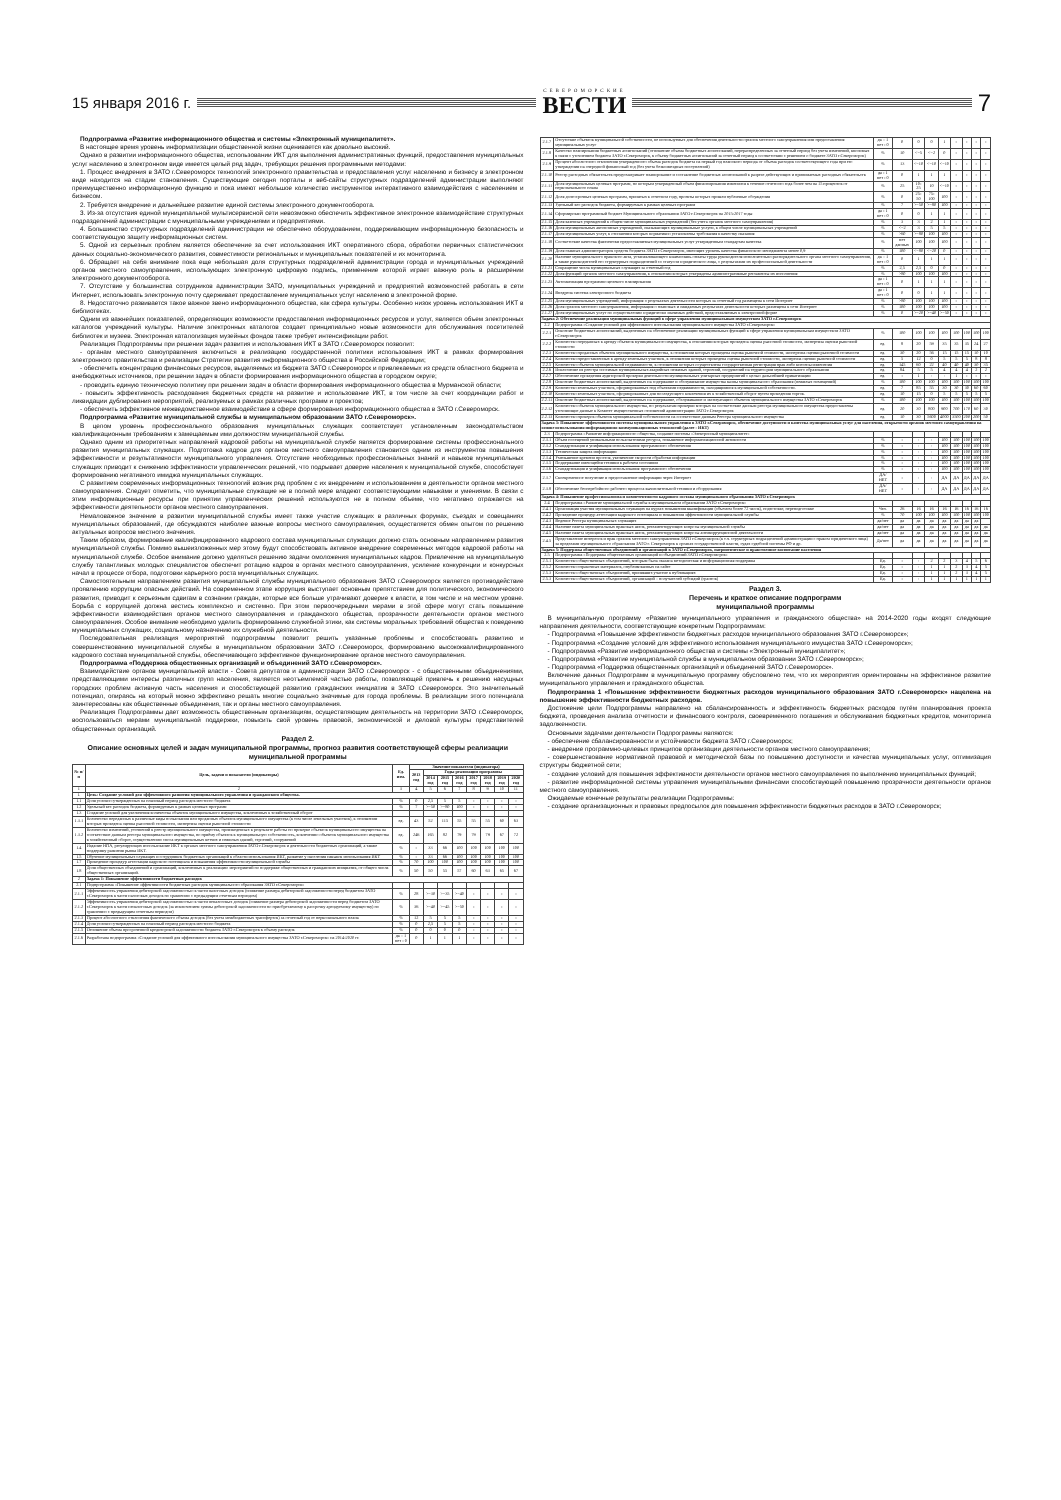15 января 2016 г.
СЕВЕРОМОРСКИЕ
ВЕСТИ
7
Подпрограмма «Развитие информационного общества и системы «Электронный муниципалитет».
В настоящее время уровень информатизации общественной жизни оценивается как довольно высокий.
Однако в развитии информационного общества, использовании ИКТ для выполнения административных функций, предоставления муниципальных услуг населению в электронном виде имеется целый ряд задач, требующих решения программными методами:
1. Процесс внедрения в ЗАТО г.Североморск технологий электронного правительства и предоставления услуг населению и бизнесу в электронном виде находится на стадии становления. Существующие сегодня порталы и веб-сайты структурных подразделений администрации выполняют преимущественно информационную функцию и пока имеют небольшое количество инструментов интерактивного взаимодействия с населением и бизнесом.
2. Требуется внедрение и дальнейшее развитие единой системы электронного документооборота.
3. Из-за отсутствия единой муниципальной мультисервисной сети невозможно обеспечить эффективное электронное взаимодействие структурных подразделений администрации с муниципальными учреждениями и предприятиями.
4. Большинство структурных подразделений администрации не обеспечено оборудованием, поддерживающим информационную безопасность и соответствующую защиту информационных систем.
5. Одной из серьезных проблем является обеспечение за счет использования ИКТ оперативного сбора, обработки первичных статистических данных социально-экономического развития, совместимости региональных и муниципальных показателей и их мониторинга.
6. Обращает на себя внимание пока еще небольшая доля структурных подразделений администрации города и муниципальных учреждений органов местного самоуправления, использующих электронную цифровую подпись, применение которой играет важную роль в расширении электронного документооборота.
7. Отсутствие у большинства сотрудников администрации ЗАТО, муниципальных учреждений и предприятий возможностей работать в сети Интернет, использовать электронную почту сдерживает предоставление муниципальных услуг населению в электронной форме.
8. Недостаточно развивается такое важное звено информационного общества, как сфера культуры. Особенно низок уровень использования ИКТ в библиотеках.
Одним из важнейших показателей, определяющих возможности предоставления информационных ресурсов и услуг, является объем электронных каталогов учреждений культуры. Наличие электронных каталогов создает принципиально новые возможности для обслуживания посетителей библиотек и музеев. Электронная каталогизация музейных фондов также требует интенсификации работ.
Реализация Подпрограммы при решении задач развития и использования ИКТ в ЗАТО г.Североморск позволит:
- органам местного самоуправления включиться в реализацию государственной политики использования ИКТ в рамках формирования электронного правительства и реализации Стратегии развития информационного общества в Российской Федерации;
- обеспечить концентрацию финансовых ресурсов, выделяемых из бюджета ЗАТО г.Североморск и привлекаемых из средств областного бюджета и внебюджетных источников, при решении задач в области формирования информационного общества в городском округе;
- проводить единую техническую политику при решении задач в области формирования информационного общества в Мурманской области;
- повысить эффективность расходования бюджетных средств на развитие и использование ИКТ, в том числе за счет координации работ и ликвидации дублирования мероприятий, реализуемых в рамках различных программ и проектов;
- обеспечить эффективное межведомственное взаимодействие в сфере формирования информационного общества в ЗАТО г.Североморск.
Подпрограмма «Развитие муниципальной службы в муниципальном образовании ЗАТО г.Североморск».
В целом уровень профессионального образования муниципальных служащих соответствует установленным законодательством квалификационным требованиям к замещаемым ими должностям муниципальной службы.
Однако одним из приоритетных направлений кадровой работы на муниципальной службе является формирование системы профессионального развития муниципальных служащих. Подготовка кадров для органов местного самоуправления становится одним из инструментов повышения эффективности и результативности муниципального управления. Отсутствие необходимых профессиональных знаний и навыков муниципальных служащих приводит к снижению эффективности управленческих решений, что подрывает доверие населения к муниципальной службе, способствует формированию негативного имиджа муниципальных служащих.
С развитием современных информационных технологий возник ряд проблем с их внедрением и использованием в деятельности органов местного самоуправления. Следует отметить, что муниципальные служащие не в полной мере владеют соответствующими навыками и умениями. В связи с этим информационные ресурсы при принятии управленческих решений используются не в полном объеме, что негативно отражается на эффективности деятельности органов местного самоуправления.
Немаловажное значение в развитии муниципальной службы имеет также участие служащих в различных форумах, съездах и совещаниях муниципальных образований, где обсуждаются наиболее важные вопросы местного самоуправления, осуществляется обмен опытом по решению актуальных вопросов местного значения.
Таким образом, формирование квалифицированного кадрового состава муниципальных служащих должно стать основным направлением развития муниципальной службы. Помимо вышеизложенных мер этому будут способствовать активное внедрение современных методов кадровой работы на муниципальной службе. Особое внимание должно уделяться решению задачи омоложения муниципальных кадров. Привлечение на муниципальную службу талантливых молодых специалистов обеспечит ротацию кадров в органах местного самоуправления, усиление конкуренции и конкурсных начал в процессе отбора, подготовки карьерного роста муниципальных служащих.
Самостоятельным направлением развития муниципальной службы муниципального образования ЗАТО г.Североморск является противодействие проявлению коррупции опасных действий. На современном этапе коррупция выступает основным препятствием для политического, экономического развития, приводит к серьезным сдвигам в сознании граждан, которые все больше утрачивают доверие к власти, в том числе и на местном уровне. Борьба с коррупцией должна вестись комплексно и системно. При этом первоочередными мерами в этой сфере могут стать повышение эффективности взаимодействия органов местного самоуправления и гражданского общества, прозрачности деятельности органов местного самоуправления. Особое внимание необходимо уделить формированию служебной этики, как системы моральных требований общества к поведению муниципальных служащих, социальному назначению их служебной деятельности.
Последовательная реализация мероприятий подпрограммы позволит решить указанные проблемы и способствовать развитию и совершенствованию муниципальной службы в муниципальном образовании ЗАТО г.Североморск, формированию высококвалифицированного кадрового состава муниципальной службы, обеспечивающего эффективное функционирование органов местного самоуправления.
Подпрограмма «Поддержка общественных организаций и объединений ЗАТО г.Североморск».
Взаимодействие органов муниципальной власти - Совета депутатов и администрации ЗАТО г.Североморск - с общественными объединениями, представляющими интересы различных групп населения, является неотъемлемой частью работы, позволяющей привлечь к решению насущных городских проблем активную часть населения и способствующей развитию гражданских инициатив в ЗАТО г.Североморск. Это значительный потенциал, опираясь на который можно эффективно решать многие социально значимые для города проблемы. В реализации этого потенциала заинтересованы как общественные объединения, так и органы местного самоуправления.
Реализация Подпрограммы дает возможность общественным организациям, осуществляющим деятельность на территории ЗАТО г.Североморск, воспользоваться мерами муниципальной поддержки, повысить свой уровень правовой, экономической и деловой культуры представителей общественных организаций.
Раздел 2.
Описание основных целей и задач муниципальной программы, прогноз развития соответствующей сферы реализации муниципальной программы
| № п/п | Цель, задачи и показатели (индикаторы) | Ед. изм. | Значение показателя (индикатора) | | | | | | | |
| --- | --- | --- | --- | --- | --- | --- | --- | --- | --- | --- |
| | | | 2013 год | Годы реализации программы | | | | | | |
| | | | | 2014 год | 2015 год | 2016 год | 2017 год | 2018 год | 2019 год | 2020 год |
| 1 | 2 | 3 | 4 | 5 | 6 | 7 | 8 | 9 | 10 | 11 |
| 1. | Цель: Создание условий для эффективного развития муниципального управления и гражданского общества. | | | | | | | | | |
| 1.1 | Доля условно-утвержденных на плановый период расходов местного бюджета | % | 0 | 2,5 | 5 | 5 | - | - | - | - |
| 1.2 | Удельный вес расходов бюджета, формируемых в рамках целевых программ | % | 7 | >=50 | >=80 | 100 | - | - | - | - |
| 1.3 | Создание условий для увеличения количества объектов муниципального имущества, вовлеченных в хозяйственный оборот | | | | | | | | | |
| 1.3.1 | Количество переданных в различные виды пользования или проданных объектов муниципального имущества (в том числе земельных участков), в отношении которых проведена оценка рыночной стоимости, экспертиза оценки рыночной стоимости | ед. | 43 | 52 | 115 | 55 | 55 | 55 | 60 | 63 |
| 1.3.2 | Количество изменений, уточнений в реестр муниципального имущества, произведенных в результате работы по проверке объектов муниципального имущества на соответствие данным реестра муниципального имущества, по приёму объектов в муниципальную собственность, вовлечению объектов муниципального имущества в хозяйственный оборот, осуществлению сноса муниципальных ветхих и нежилых зданий, строений, сооружений | ед. | 246 | 165 | 82 | 79 | 79 | 79 | 67 | 72 |
| 1.4 | Издание НПА, регулирующих использование ИКТ в органах местного самоуправления ЗАТО г.Североморск и деятельности бюджетных организаций, а также поддержку развития рынка ИКТ. | % | - | 33 | 66 | 100 | 100 | 100 | 100 | 100 |
| 1.5 | Обучение муниципальных служащих и сотрудников бюджетных организаций в области использования ИКТ, развитие у населения навыков использования ИКТ | % | - | 33 | 66 | 100 | 100 | 100 | 100 | 100 |
| 1.7 | Проведение процедур аттестации кадрового потенциала и повышения эффективности муниципальной службы | % | 70 | 100 | 100 | 100 | 100 | 100 | 100 | 100 |
| 1.8 | Доля общественных объединений и организаций, вовлеченных в реализацию мероприятий по поддержке общественных и гражданских инициатив, от общего числа общественных организаций. | % | 50 | 50 | 55 | 57 | 60 | 63 | 65 | 67 |
| 2 | Задача 1: Повышение эффективности бюджетных расходов | | | | | | | | | |
| 2.1 | Подпрограмма «Повышение эффективности бюджетных расходов муниципального образования ЗАТО г.Североморск» | | | | | | | | | |
| 2.1.1 | Эффективность управления дебиторской задолженностью в части налоговых доходов (снижение размера дебиторской задолженности перед бюджетом ЗАТО г.Североморск в части налоговых доходов по сравнению с предыдущим отчетным периодом) | % | 28 | >=30 | >=35 | >=40 | - | - | - | - |
| 2.1.2 | Эффективность управления дебиторской задолженностью в части неналоговых доходов (снижение размера дебиторской задолженности перед бюджетом ЗАТО г.Североморск в части неналоговых доходов (за исключением суммы дебиторской задолженности по приобретаемому в рассрочку арендуемому имуществу) по сравнению с предыдущим отчетным периодом) | % | 36 | >=40 | >=45 | >=50 | - | - | - | - |
| 2.1.3 | Процент абсолютного отклонения фактического объема доходов (без учета межбюджетных трансфертов) за отчетный год от первоначального плана | % | 12 | 5 | 5 | 5 | - | - | - | - |
| 2.1.4 | Доля условно-утвержденных на плановый период расходов местного бюджета | % | 0 | 2,5 | 5 | 5 | - | - | - | - |
| 2.1.5 | Отношение объема просроченной кредиторской задолженности бюджета ЗАТО г.Североморск к объему расходов | % | 0 | 0 | 0 | 0 | - | - | - | - |
| 2.1.6 | Разработана подпрограмма «Создание условий для эффективного использования муниципального имущества ЗАТО г.Североморск» на 2014-2020 гг. | да – 1 нет - 0 | 0 | 1 | 1 | 1 | - | - | - | - |
| 2.1.7 | Отсутствие объектов муниципальной собственности, не используемых для обеспечения деятельности органов местного самоуправления или предоставления муниципальных услуг | да – 1 нет - 0 | 0 | 0 | 0 | 1 | - | - | - | - |
| 2.1.8 | Качество планирования бюджетных ассигнований (отношение объема бюджетных ассигнований, перераспределенных за отчетный период без учета изменений, вносимых в связи с уточнением бюджета ЗАТО г.Североморск, к объему бюджетных ассигнований за отчетный период в соответствии с решением о бюджете ЗАТО г.Североморск) | % | 10 | <=5 | <=2 | 0 | - | - | - | - |
| 2.1.9 | Процент абсолютного отклонения утвержденного объема расходов бюджета на первый год планового периода от объема расходов соответствующего года при его утверждении на очередной финансовый год (без учета безвозмездных поступлений) | % | 13 | <=10 | <=10 | <=10 | - | - | - | - |
| 2.1.10 | Реестр расходных обязательств предусматривает планирование и составление бюджетных ассигнований в разрезе действующих и принимаемых расходных обязательств | да - 1 нет - 0 | 0 | 1 | 1 | 1 | - | - | - | - |
| 2.1.11 | Доля муниципальных целевых программ, по которым утвержденный объем финансирования изменился в течение отчетного года более чем на 15 процентов от первоначального плана | % | 25 | 10-25 | 10 | <=10 | - | - | - | - |
| 2.1.12 | Доля долгосрочных целевых программ, принятых в отчетном году, проекты которых прошли публичные обсуждения | % | 0 | 25-50 | 75-100 | 100 | - | - | - | - |
| 2.1.13 | Удельный вес расходов бюджета, формируемых в рамках целевых программ | % | 7 | >=50 | >=80 | 100 | - | - | - | - |
| 2.1.14 | Сформирован программный бюджет Муниципального образования ЗАТО г.Североморск на 2015-2017 годы | да - 1 нет - 0 | 0 | 0 | 1 | 1 | - | - | - | - |
| 2.1.15 | Доля казенных учреждений в общем числе муниципальных учреждений (без учета органов местного самоуправления) | % | 3 | 3 | 2 | 1 | - | - | - | - |
| 2.1.16 | Доля муниципальных автономных учреждений, оказывающих муниципальные услуги, в общем числе муниципальных учреждений | % | <=2 | 3 | 5 | 5 | - | - | - | - |
| 2.1.17 | Доля муниципальных услуг, в отношении которых нормативно установлены требования к качеству оказания | % | >60 | >=80 | 100 | 100 | - | - | - | - |
| 2.1.18 | Соответствие качества фактически предоставляемых муниципальных услуг утвержденным стандартам качества | % | нет данных | 100 | 100 | 100 | - | - | - | - |
| 2.1.19 | Доля главных администраторов средств бюджета ЗАТО г.Североморск, имеющих уровень качества финансового менеджмента менее 0,9 | % | 100 | <=80 | <=20 | 0 | - | - | - | - |
| 2.1.20 | Наличие муниципального правового акта, устанавливающего взаимосвязь оплаты труда руководителя исполнительно-распорядительного органа местного самоуправления, а также руководителей его структурных подразделений со статусом юридического лица, с результатами их профессиональной деятельности | да – 1 нет - 0 | 0 | 1 | 1 | 1 | - | - | - | - |
| 2.1.21 | Сокращение числа муниципальных служащих за отчетный год | % | 2,5 | 2,5 | 0 | 0 | - | - | - | - |
| 2.1.22 | Доля функций органов местного самоуправления, в отношении которых утверждены административные регламенты их исполнения | % | >80 | 100 | 100 | 100 | - | - | - | - |
| 2.1.23 | Автоматизация программно-целевого планирования | да - 1 нет - 0 | 0 | 1 | 1 | 1 | - | - | - | - |
| 2.1.24 | Внедрена система электронного бюджета | да - 1 нет - 0 | 0 | 0 | 1 | 1 | - | - | - | - |
| 2.1.25 | Доля муниципальных учреждений, информация о результатах деятельности которых за отчетный год размещена в сети Интернет | % | >80 | 100 | 100 | 100 | - | - | - | - |
| 2.1.26 | Доля органов местного самоуправления, информация о плановых и ожидаемых результатах деятельности которых размещена в сети Интернет | % | 100 | 100 | 100 | 100 | - | - | - | - |
| 2.1.27 | Доля муниципальных услуг по осуществлению юридически значимых действий, предоставляемых в электронной форме | % | 0 | >=20 | >=40 | >=50 | - | - | - | - |
| Задача 2: Обеспечение реализации муниципальных функций в сфере управления муниципальным имуществом ЗАТО г.Североморск | | | | | | | | | | |
| 2.2 | Подпрограмма «Создание условий для эффективного использования муниципального имущества ЗАТО г.Североморск» | | | | | | | | | |
| 2.2.1 | Освоение бюджетных ассигнований, выделенных на обеспечение реализации муниципальных функций в сфере управления муниципальным имуществом ЗАТО г.Североморск | % | 100 | 100 | 100 | 100 | 100 | 100 | 100 | 100 |
| 2.2.2 | Количество переданных в аренду объектов муниципального имущества, в отношении которых проведена оценка рыночной стоимости, экспертиза оценки рыночной стоимости | ед. | 8 | 20 | 59 | 35 | 35 | 35 | 24 | 27 |
| 2.2.3 | Количество проданных объектов муниципального имущества, в отношении которых проведена оценка рыночной стоимости, экспертиза оценки рыночной стоимости | ед. | 30 | 20 | 56 | 15 | 15 | 15 | 10 | 10 |
| 2.2.4 | Количество предоставленных в аренду земельных участков, в отношении которых проведена оценка рыночной стоимости, экспертиза оценки рыночной стоимости | ед. | 5 | 12 | 0 | 5 | 5 | 5 | 8 | 8 |
| 2.2.5 | Количество объектов муниципальной недвижимости, в отношении которых осуществлена государственная регистрация прав либо внесены изменения | ед. | 145 | 60 | 22 | 40 | 40 | 40 | 30 | 35 |
| 2.2.6 | Исключение из реестра сносимых муниципальных аварийных нежилых зданий, строений, сооружений на террито-рии муниципального образования | ед. | 84 | 5 | 5 | 4 | 4 | 4 | 2 | 2 |
| 2.2.7 | Обеспечение проведения аудиторской проверки деятельности муниципальных унитарных предприятий с целью дальнейшей приватизации | ед. | - | 1 | - | - | 1 | - | - | - |
| 2.2.8 | Освоение бюджетных ассигнований, выделенных на содержание и обслуживание имущества казны муниципального образования (нежилых помещений) | % | 100 | 100 | 100 | 100 | 100 | 100 | 100 | 100 |
| 2.2.9 | Количество земельных участков, сформированных под объектами недвижимости, находящимися в муниципальной собственности. | ед. | 7 | 85 | 55 | 30 | 30 | 30 | 60 | 60 |
| 2.2.10 | Количество земельных участков, сформированных для последующего вовлечения их в хозяйственный оборот путем проведения торгов. | ед. | 10 | 15 | 0 | 5 | 5 | 5 | 5 | 5 |
| 2.2.11 | Освоение бюджетных ассигнований, выделенных на содержание, обслуживание и эксплуатацию объектов муниципального имущества ЗАТО г.Североморск | % | 100 | 100 | 100 | 100 | 100 | 100 | 100 | 100 |
| 2.2.12 | Количество объектов муниципального имущества, по результатам проверки которых на соответствие данным реестра муниципального имущества предоставлены уточняющие данные в Комитет имущественных отношений администрации ЗАТО г.Североморск | ед. | 20 | 30 | 800 | 900 | 700 | 170 | 60 | 30 |
| 2.2.13 | Количество проверок объектов муниципальной собственности на соответствие данным Реестра муниципального имущества | ед. | 10 | 30 | 5600 | 4000 | 3500 | 200 | 200 | 50 |
| Задача 3: Повышение эффективности системы муниципального управления в ЗАТО г.Североморск, обеспечение доступности и качества муниципальных услуг для населения, открытости органов местного самоуправления на основе использования информационно-коммуникационных технологий (далее - ИКТ) | | | | | | | | | | |
| 2.3 | Подпрограмма «Развитие информационного общества, создание системы «Электронный муниципалитет» | | | | | | | | | |
| 2.3.1 | Объем посещений уникальными пользователями ресурса, повышение информатизационной активности | % | - | - | - | 100 | 100 | 100 | 100 | 100 |
| 2.3.2 | Стандартизация и унификация использования программного обеспечения | % | - | - | - | 100 | 100 | 100 | 100 | 100 |
| 2.3.3 | Техническая защита информации | % | - | - | - | 100 | 100 | 100 | 100 | 100 |
| 2.3.4 | Уменьшение времени простоя, увеличение скорости обработки информации | % | - | - | - | 100 | 100 | 100 | 100 | 100 |
| 2.3.5 | Поддержание имеющейся техники в рабочем состоянии | % | - | - | - | 100 | 100 | 100 | 100 | 100 |
| 2.3.6 | Стандартизация и унификация использования программного обеспечения | % | - | - | - | 100 | 100 | 100 | 100 | 100 |
| 2.3.7 | Своевременное получение и предоставление информации через Интернет | ДА/НЕТ | - | - | - | ДА | ДА | ДА | ДА | ДА |
| 2.3.8 | Обеспечение бесперебойного рабочего процесса вычислительной техники и оборудования | ДА/НЕТ | - | - | - | ДА | ДА | ДА | ДА | ДА |
| Задача 4: Повышение профессионализма и компетентности кадрового состава муниципального образования ЗАТО г.Североморск | | | | | | | | | | |
| 2.4 | Подпрограмма «Развитие муниципальной службы в муниципальном образовании ЗАТО г.Североморск» | | | | | | | | | |
| 2.4.1 | Организация участия муниципальных служащих на курсах повышения квалификации (объемом более 72 часов), подготовке, переподготовке | Чел. | 26 | 16 | 16 | 16 | 16 | 16 | 16 | 16 |
| 2.4.2 | Проведение процедур аттестации кадрового потенциала и повышения эффективности муниципальной службы | % | 70 | 100 | 100 | 100 | 100 | 100 | 100 | 100 |
| 2.4.3 | Ведение Реестра муниципальных служащих | да/нет | да | да | да | да | да | да | да | |
| 2.4.4 | Наличие пакета муниципальных правовых актов, регламентирующих вопросы муниципальной службы | да/нет | да | да | да | да | да | да | да | да |
| 2.4.5 | Наличие пакета муниципальных правовых актов, регламентирующих вопросы антикоррупционной деятельности | да/нет | да | да | да | да | да | да | да | да |
| 2.4.5 | Представление интересов и прав органов местного самоуправления ЗАТО г.Североморск (в т.ч. структурных подразделений администрации с правом юридического лица) за пределами муниципального образования ЗАТО г. Североморск в органах государственной власти, судах судебной системы РФ и др. | Да/нет | да | да | да | да | да | да | да | да |
| Задача 5: Поддержка общественных объединений и организаций в ЗАТО г.Североморск, патриотическое и нравственное воспитание населения | | | | | | | | | | |
| 2.5 | Подпрограмма «Поддержка общественных организаций и объединений ЗАТО г.Североморск» | | | | | | | | | |
| 2.5.1 | Количество общественных объединений, которым была оказана методическая и информационная поддержка | Ед. | - | - | 2 | 2 | 3 | 4 | 5 | 6 |
| 2.5.2 | Количество справочных материалов, опубликованных на сайте | Ед. | - | - | 1 | 1 | 2 | 3 | 4 | 5 |
| 2.5.3 | Количество общественных объединений, принявших участие в публикациях | Ед. | - | - | 1 | 1 | 2 | 3 | 4 | 5 |
| 2.5.3 | Количество общественных объединений, организаций – получателей субсидий (грантов) | Ед. | - | - | 1 | 1 | 1 | 1 | 1 | 1 |
Раздел 3.
Перечень и краткое описание подпрограмм
муниципальной программы
В муниципальную программу «Развитие муниципального управления и гражданского общества» на 2014-2020 годы входят следующие направления деятельности, соответствующие конкретным Подпрограммам:
- Подпрограмма «Повышение эффективности бюджетных расходов муниципального образования ЗАТО г.Североморск»;
- Подпрограмма «Создание условий для эффективного использования муниципального имущества ЗАТО г.Североморск»;
- Подпрограмма «Развитие информационного общества и системы «Электронный муниципалитет»;
- Подпрограмма «Развитие муниципальной службы в муниципальном образовании ЗАТО г.Североморск»;
- Подпрограмма «Поддержка общественных организаций и объединений ЗАТО г.Североморск».
Включение данных Подпрограмм в муниципальную программу обусловлено тем, что их мероприятия ориентированы на эффективное развитие муниципального управления и гражданского общества.
Подпрограмма 1 «Повышение эффективности бюджетных расходов муниципального образования ЗАТО г.Североморск» нацелена на повышение эффективности бюджетных расходов.
Достижение цели Подпрограммы направлено на сбалансированность и эффективность бюджетных расходов путём планирования проекта бюджета, проведения анализа отчетности и финансового контроля, своевременного погашения и обслуживания бюджетных кредитов, мониторинга задолженности.
Основными задачами деятельности Подпрограммы являются:
- обеспечение сбалансированности и устойчивости бюджета ЗАТО г.Североморск;
- внедрение программно-целевых принципов организации деятельности органов местного самоуправления;
- совершенствование нормативной правовой и методической базы по повышению доступности и качества муниципальных услуг, оптимизация структуры бюджетной сети;
- создание условий для повышения эффективности деятельности органов местного самоуправления по выполнению муниципальных функций;
- развитие информационной системы управления муниципальными финансами способствующей повышению прозрачности деятельности органов местного самоуправления.
Ожидаемые конечные результаты реализации Подпрограммы:
- создание организационных и правовых предпосылок для повышения эффективности бюджетных расходов в ЗАТО г.Североморск;